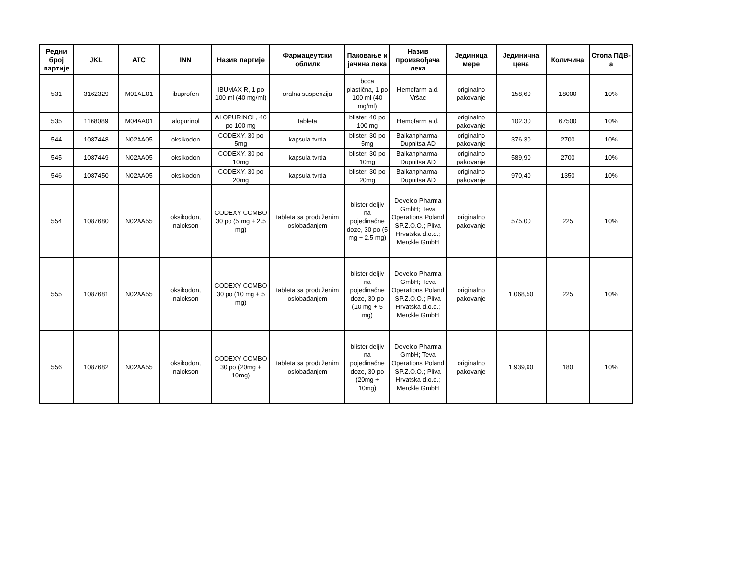| Редни број партије | JKL | ATC | INN | Назив партије | Фармацеутски облилк | Паковање и јачина лека | Назив произвођача лека | Јединица мере | Јединична цена | Количина | Стопа ПДВ-а |
| --- | --- | --- | --- | --- | --- | --- | --- | --- | --- | --- | --- |
| 531 | 3162329 | M01AE01 | ibuprofen | IBUMAX R, 1 po 100 ml (40 mg/ml) | oralna suspenzija | boca plastična, 1 po 100 ml (40 mg/ml) | Hemofarm a.d. Vršac | originalno pakovanje | 158,60 | 18000 | 10% |
| 535 | 1168089 | M04AA01 | alopurinol | ALOPURINOL, 40 po 100 mg | tableta | blister, 40 po 100 mg | Hemofarm a.d. | originalno pakovanje | 102,30 | 67500 | 10% |
| 544 | 1087448 | N02AA05 | oksikodon | CODEXY, 30 po 5mg | kapsula tvrda | blister, 30 po 5mg | Balkanpharma-Dupnitsa AD | originalno pakovanje | 376,30 | 2700 | 10% |
| 545 | 1087449 | N02AA05 | oksikodon | CODEXY, 30 po 10mg | kapsula tvrda | blister, 30 po 10mg | Balkanpharma-Dupnitsa AD | originalno pakovanje | 589,90 | 2700 | 10% |
| 546 | 1087450 | N02AA05 | oksikodon | CODEXY, 30 po 20mg | kapsula tvrda | blister, 30 po 20mg | Balkanpharma-Dupnitsa AD | originalno pakovanje | 970,40 | 1350 | 10% |
| 554 | 1087680 | N02AA55 | oksikodon, nalokson | CODEXY COMBO 30 po (5 mg + 2.5 mg) | tableta sa produženim oslobađanjem | blister deljiv na pojedinačne doze, 30 po (5 mg + 2.5 mg) | Develco Pharma GmbH; Teva Operations Poland SP.Z.O.O.; Pliva Hrvatska d.o.o.; Merckle GmbH | originalno pakovanje | 575,00 | 225 | 10% |
| 555 | 1087681 | N02AA55 | oksikodon, nalokson | CODEXY COMBO 30 po (10 mg + 5 mg) | tableta sa produženim oslobađanjem | blister deljiv na pojedinačne doze, 30 po (10 mg + 5 mg) | Develco Pharma GmbH; Teva Operations Poland SP.Z.O.O.; Pliva Hrvatska d.o.o.; Merckle GmbH | originalno pakovanje | 1.068,50 | 225 | 10% |
| 556 | 1087682 | N02AA55 | oksikodon, nalokson | CODEXY COMBO 30 po (20mg + 10mg) | tableta sa produženim oslobađanjem | blister deljiv na pojedinačne doze, 30 po (20mg + 10mg) | Develco Pharma GmbH; Teva Operations Poland SP.Z.O.O.; Pliva Hrvatska d.o.o.; Merckle GmbH | originalno pakovanje | 1.939,90 | 180 | 10% |